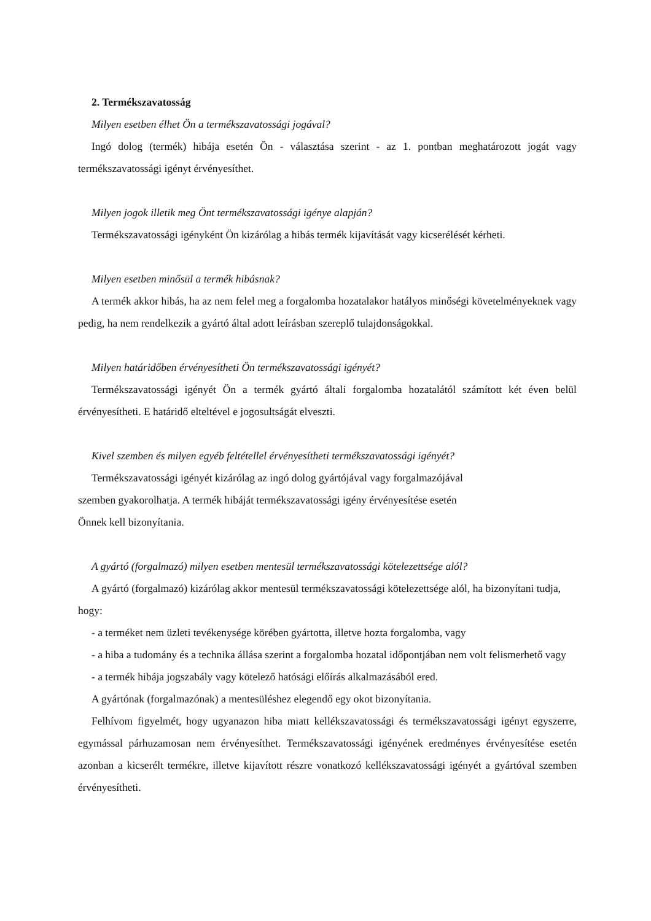2. Termékszavatosság
Milyen esetben élhet Ön a termékszavatossági jogával?
Ingó dolog (termék) hibája esetén Ön - választása szerint - az 1. pontban meghatározott jogát vagy termékszavatossági igényt érvényesíthet.
Milyen jogok illetik meg Önt termékszavatossági igénye alapján?
Termékszavatossági igényként Ön kizárólag a hibás termék kijavítását vagy kicserélését kérheti.
Milyen esetben minősül a termék hibásnak?
A termék akkor hibás, ha az nem felel meg a forgalomba hozatalakor hatályos minőségi követelményeknek vagy pedig, ha nem rendelkezik a gyártó által adott leírásban szereplő tulajdonságokkal.
Milyen határidőben érvényesítheti Ön termékszavatossági igényét?
Termékszavatossági igényét Ön a termék gyártó általi forgalomba hozatalától számított két éven belül érvényesítheti. E határidő elteltével e jogosultságát elveszti.
Kivel szemben és milyen egyéb feltétellel érvényesítheti termékszavatossági igényét?
Termékszavatossági igényét kizárólag az ingó dolog gyártójával vagy forgalmazójával
szemben gyakorolhatja. A termék hibáját termékszavatossági igény érvényesítése esetén
Önnek kell bizonyítania.
A gyártó (forgalmazó) milyen esetben mentesül termékszavatossági kötelezettsége alól?
A gyártó (forgalmazó) kizárólag akkor mentesül termékszavatossági kötelezettsége alól, ha bizonyítani tudja, hogy:
- a terméket nem üzleti tevékenysége körében gyártotta, illetve hozta forgalomba, vagy
- a hiba a tudomány és a technika állása szerint a forgalomba hozatal időpontjában nem volt felismerhető vagy
- a termék hibája jogszabály vagy kötelező hatósági előírás alkalmazásából ered.
A gyártónak (forgalmazónak) a mentesüléshez elegendő egy okot bizonyítania.
Felhívom figyelmét, hogy ugyanazon hiba miatt kellékszavatossági és termékszavatossági igényt egyszerre, egymással párhuzamosan nem érvényesíthet. Termékszavatossági igényének eredményes érvényesítése esetén azonban a kicserélt termékre, illetve kijavított részre vonatkozó kellékszavatossági igényét a gyártóval szemben érvényesítheti.